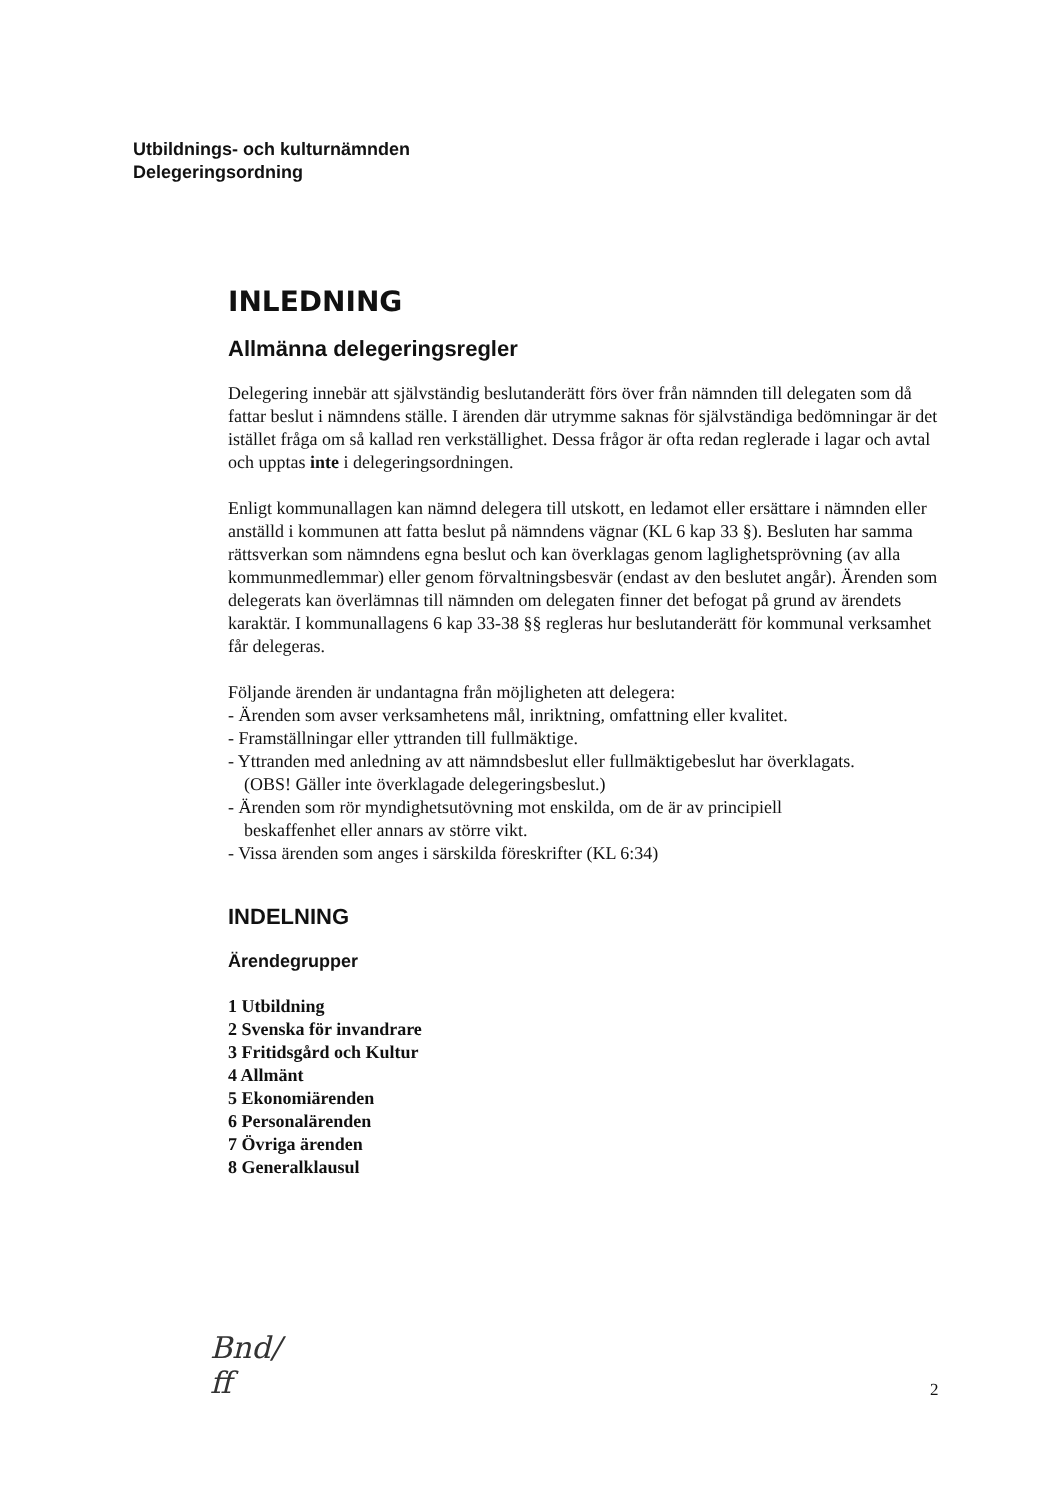Utbildnings- och kulturnämnden
Delegeringsordning
INLEDNING
Allmänna delegeringsregler
Delegering innebär att självständig beslutanderätt förs över från nämnden till delegaten som då fattar beslut i nämndens ställe. I ärenden där utrymme saknas för självständiga bedömningar är det istället fråga om så kallad ren verkställighet. Dessa frågor är ofta redan reglerade i lagar och avtal och upptas inte i delegeringsordningen.
Enligt kommunallagen kan nämnd delegera till utskott, en ledamot eller ersättare i nämnden eller anställd i kommunen att fatta beslut på nämndens vägnar (KL 6 kap 33 §). Besluten har samma rättsverkan som nämndens egna beslut och kan överklagas genom laglighetsprövning (av alla kommunmedlemmar) eller genom förvaltningsbesvär (endast av den beslutet angår). Ärenden som delegerats kan överlämnas till nämnden om delegaten finner det befogat på grund av ärendets karaktär. I kommunallagens 6 kap 33-38 §§ regleras hur beslutanderätt för kommunal verksamhet får delegeras.
Följande ärenden är undantagna från möjligheten att delegera:
- Ärenden som avser verksamhetens mål, inriktning, omfattning eller kvalitet.
- Framställningar eller yttranden till fullmäktige.
- Yttranden med anledning av att nämndsbeslut eller fullmäktigebeslut har överklagats.
(OBS! Gäller inte överklagade delegeringsbeslut.)
- Ärenden som rör myndighetsutövning mot enskilda, om de är av principiell
beskaffenhet eller annars av större vikt.
- Vissa ärenden som anges i särskilda föreskrifter (KL 6:34)
INDELNING
Ärendegrupper
1 Utbildning
2 Svenska för invandrare
3 Fritidsgård och Kultur
4 Allmänt
5 Ekonomiärenden
6 Personalärenden
7 Övriga ärenden
8 Generalklausul
Bnd/
ff
2